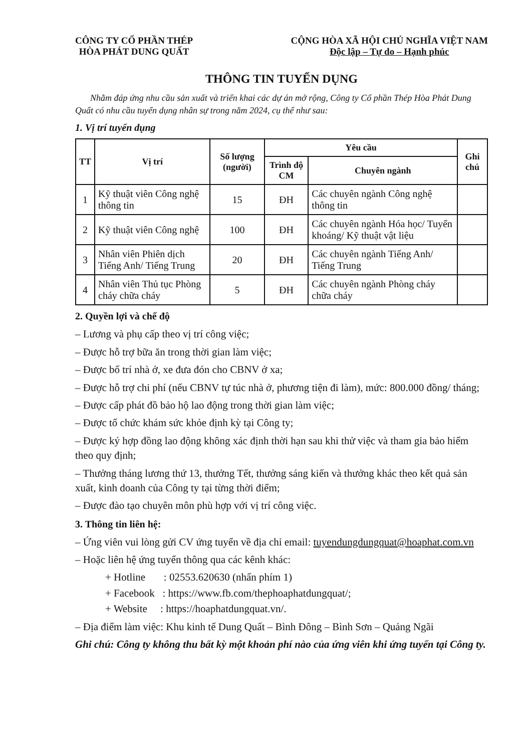CÔNG TY CỔ PHẦN THÉP
HÒA PHÁT DUNG QUẤT
CỘNG HÒA XÃ HỘI CHỦ NGHĨA VIỆT NAM
Độc lập – Tự do – Hạnh phúc
THÔNG TIN TUYỂN DỤNG
Nhằm đáp ứng nhu cầu sản xuất và triển khai các dự án mở rộng, Công ty Cổ phần Thép Hòa Phát Dung Quất có nhu cầu tuyển dụng nhân sự trong năm 2024, cụ thể như sau:
1. Vị trí tuyển dụng
| TT | Vị trí | Số lượng (người) | Yêu cầu | | Ghi chú |
| --- | --- | --- | --- | --- | --- |
| | | | Trình độ CM | Chuyên ngành | |
| 1 | Kỹ thuật viên Công nghệ thông tin | 15 | ĐH | Các chuyên ngành Công nghệ thông tin | |
| 2 | Kỹ thuật viên Công nghệ | 100 | ĐH | Các chuyên ngành Hóa học/ Tuyển khoáng/ Kỹ thuật vật liệu | |
| 3 | Nhân viên Phiên dịch Tiếng Anh/ Tiếng Trung | 20 | ĐH | Các chuyên ngành Tiếng Anh/ Tiếng Trung | |
| 4 | Nhân viên Thủ tục Phòng cháy chữa cháy | 5 | ĐH | Các chuyên ngành Phòng cháy chữa cháy | |
2. Quyền lợi và chế độ
– Lương và phụ cấp theo vị trí công việc;
– Được hỗ trợ bữa ăn trong thời gian làm việc;
– Được bố trí nhà ở, xe đưa đón cho CBNV ở xa;
– Được hỗ trợ chi phí (nếu CBNV tự túc nhà ở, phương tiện đi làm), mức: 800.000 đồng/ tháng;
– Được cấp phát đồ bảo hộ lao động trong thời gian làm việc;
– Được tổ chức khám sức khỏe định kỳ tại Công ty;
– Được ký hợp đồng lao động không xác định thời hạn sau khi thử việc và tham gia bảo hiểm theo quy định;
– Thưởng tháng lương thứ 13, thưởng Tết, thưởng sáng kiến và thưởng khác theo kết quả sản xuất, kinh doanh của Công ty tại từng thời điểm;
– Được đào tạo chuyên môn phù hợp với vị trí công việc.
3. Thông tin liên hệ:
– Ứng viên vui lòng gửi CV ứng tuyển về địa chỉ email: tuyendungdungquat@hoaphat.com.vn
– Hoặc liên hệ ứng tuyển thông qua các kênh khác:
+ Hotline : 02553.620630 (nhấn phím 1)
+ Facebook : https://www.fb.com/thephoaphatdungquat/;
+ Website : https://hoaphatdungquat.vn/.
– Địa điểm làm việc: Khu kinh tế Dung Quất – Bình Đông – Bình Sơn – Quảng Ngãi
Ghi chú: Công ty không thu bất kỳ một khoản phí nào của ứng viên khi ứng tuyển tại Công ty.